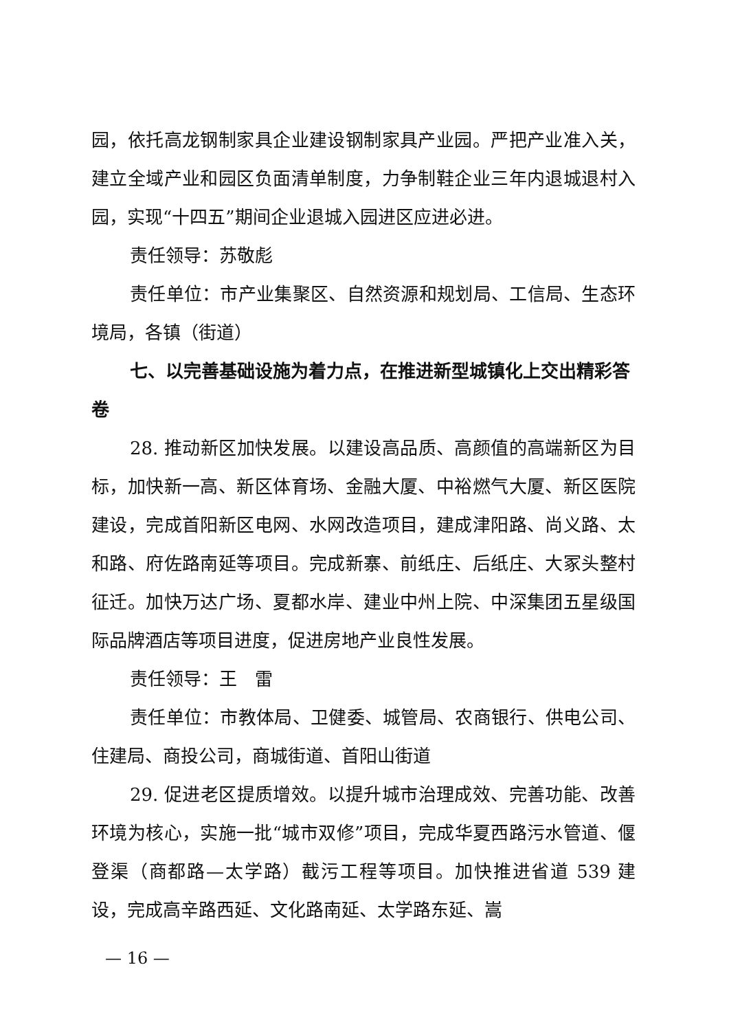园，依托高龙钢制家具企业建设钢制家具产业园。严把产业准入关，建立全域产业和园区负面清单制度，力争制鞋企业三年内退城退村入园，实现“十四五”期间企业退城入园进区应进必进。
责任领导：苏敬彪
责任单位：市产业集聚区、自然资源和规划局、工信局、生态环境局，各镇（街道）
七、以完善基础设施为着力点，在推进新型城镇化上交出精彩答卷
28. 推动新区加快发展。以建设高品质、高颜值的高端新区为目标，加快新一高、新区体育场、金融大厦、中裕燃气大厦、新区医院建设，完成首阳新区电网、水网改造项目，建成津阳路、尚义路、太和路、府佐路南延等项目。完成新寨、前纸庄、后纸庄、大冢头整村征迁。加快万达广场、夏都水岸、建业中州上院、中深集团五星级国际品牌酒店等项目进度，促进房地产业良性发展。
责任领导：王　雷
责任单位：市教体局、卫健委、城管局、农商银行、供电公司、住建局、商投公司，商城街道、首阳山街道
29. 促进老区提质增效。以提升城市治理成效、完善功能、改善环境为核心，实施一批“城市双修”项目，完成华夏西路污水管道、偃登渠（商都路—太学路）截污工程等项目。加快推进省道 539 建设，完成高辛路西延、文化路南延、太学路东延、嵩
— 16 —